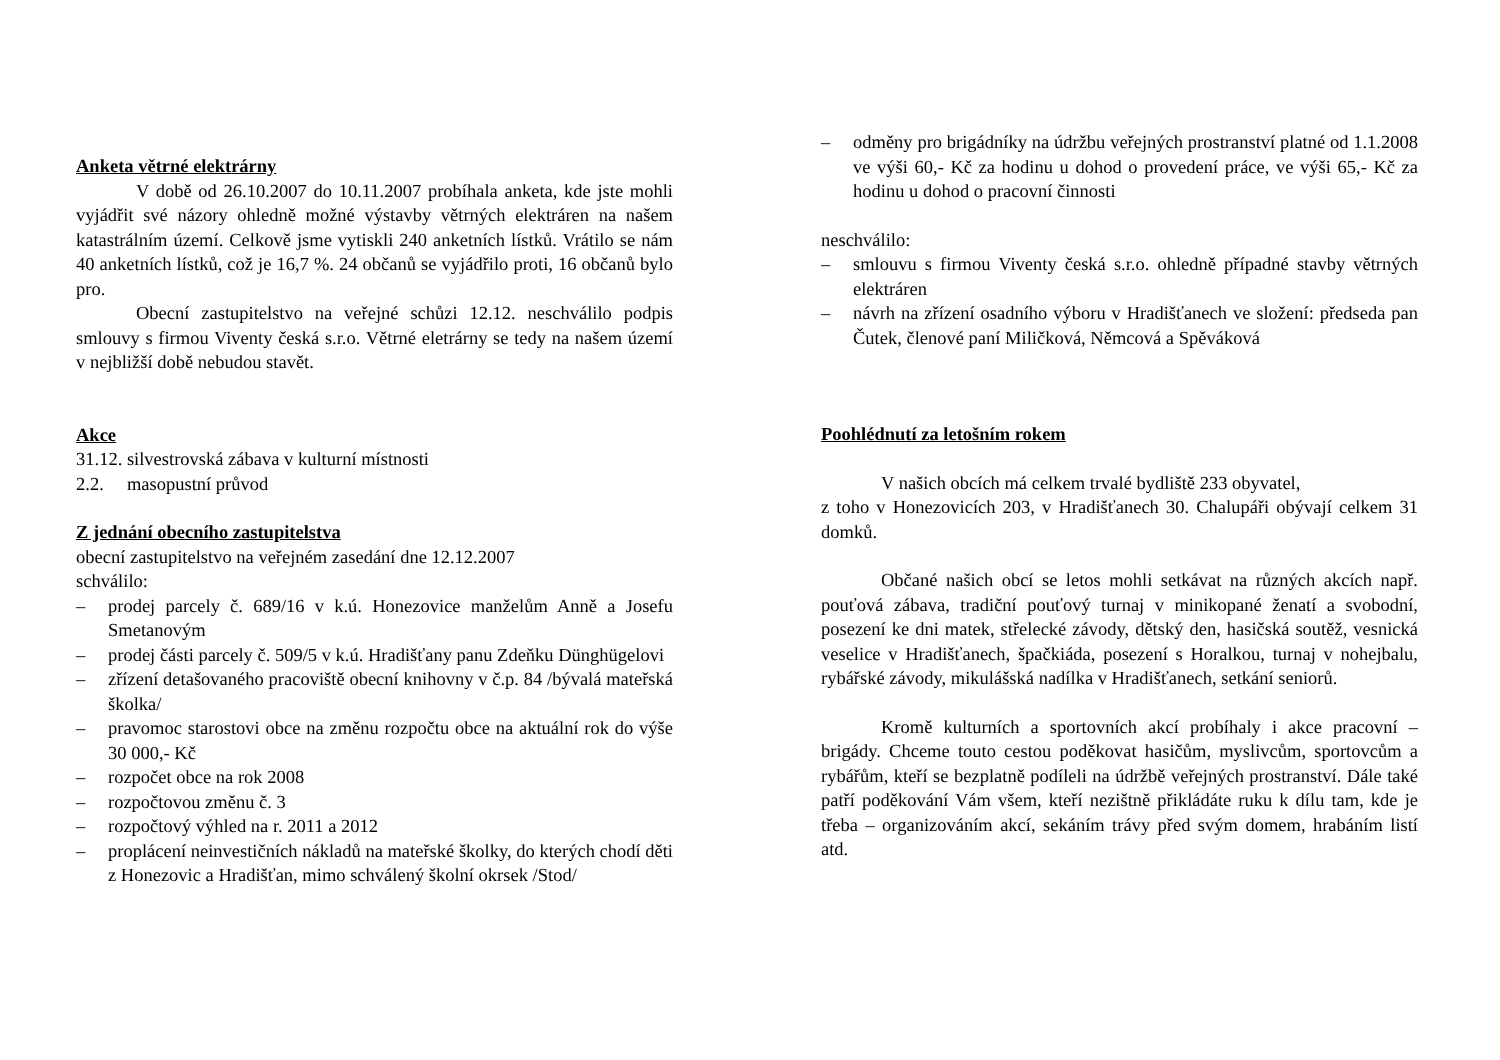Anketa větrné elektrárny
V době od 26.10.2007 do 10.11.2007 probíhala anketa, kde jste mohli vyjádřit své názory ohledně možné výstavby větrných elektráren na našem katastrálním území. Celkově jsme vytiskli 240 anketních lístků. Vrátilo se nám 40 anketních lístků, což je 16,7 %. 24 občanů se vyjádřilo proti, 16 občanů bylo pro.
Obecní zastupitelstvo na veřejné schůzi 12.12. neschválilo podpis smlouvy s firmou Viventy česká s.r.o. Větrné eletrárny se tedy na našem území v nejbližší době nebudou stavět.
Akce
31.12. silvestrovská zábava v kulturní místnosti
2.2. masopustní průvod
Z jednání obecního zastupitelstva
obecní zastupitelstvo na veřejném zasedání dne 12.12.2007
schválilo:
– prodej parcely č. 689/16 v k.ú. Honezovice manželům Anně a Josefu Smetanovým
– prodej části parcely č. 509/5 v k.ú. Hradišťany panu Zdeňku Dünghügelovi
– zřízení detašovaného pracoviště obecní knihovny v č.p. 84 /bývalá mateřská školka/
– pravomoc starostovi obce na změnu rozpočtu obce na aktuální rok do výše 30 000,- Kč
– rozpočet obce na rok 2008
– rozpočtovou změnu č. 3
– rozpočtový výhled na r. 2011 a 2012
– proplácení neinvestičních nákladů na mateřské školky, do kterých chodí děti z Honezovic a Hradišťan, mimo schválený školní okrsek /Stod/
– odměny pro brigádníky na údržbu veřejných prostranství platné od 1.1.2008 ve výši 60,- Kč za hodinu u dohod o provedení práce, ve výši 65,- Kč za hodinu u dohod o pracovní činnosti
neschválilo:
– smlouvu s firmou Viventy česká s.r.o. ohledně případné stavby větrných elektráren
– návrh na zřízení osadního výboru v Hradišťanech ve složení: předseda pan Čutek, členové paní Miličková, Němcová a Spěváková
Poohlédnutí za letošním rokem
V našich obcích má celkem trvalé bydliště 233 obyvatel,
z toho v Honezovicích 203, v Hradišťanech 30. Chalupáři obývají celkem 31 domků.
Občané našich obcí se letos mohli setkávat na různých akcích např. pouťová zábava, tradiční pouťový turnaj v minikopané ženatí a svobodní, posezení ke dni matek, střelecké závody, dětský den, hasičská soutěž, vesnická veselice v Hradišťanech, špačkiáda, posezení s Horalkou, turnaj v nohejbalu, rybářské závody, mikulášská nadílka v Hradišťanech, setkání seniorů.
Kromě kulturních a sportovních akcí probíhaly i akce pracovní – brigády. Chceme touto cestou poděkovat hasičům, myslivcům, sportovcům a rybářům, kteří se bezplatně podíleli na údržbě veřejných prostranství. Dále také patří poděkování Vám všem, kteří nezištně přikládáte ruku k dílu tam, kde je třeba – organizováním akcí, sekáním trávy před svým domem, hrabáním listí atd.